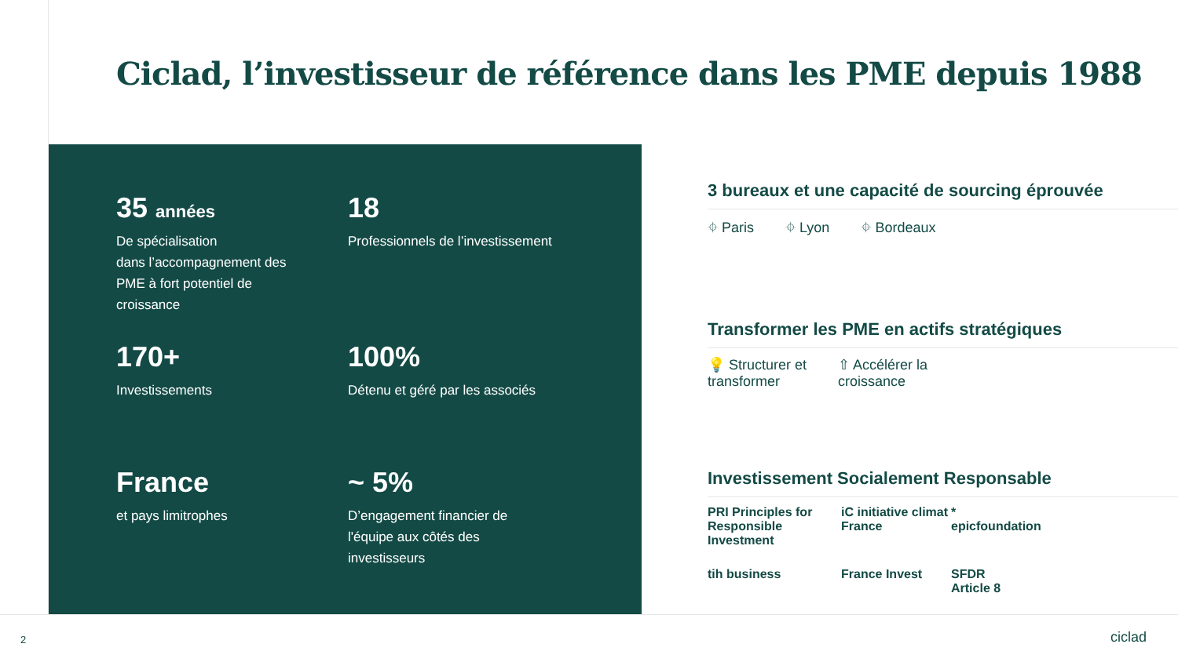Ciclad, l’investisseur de référence dans les PME depuis 1988
35 années
De spécialisation
dans l’accompagnement des
PME à fort potentiel de
croissance
18
Professionnels de l’investissement
170+
Investissements
100%
Détenu et géré par les associés
France
et pays limitrophes
~ 5%
D’engagement financier de
l'équipe aux côtés des
investisseurs
3 bureaux et une capacité de sourcing éprouvée
⌖ Paris ⌖ Lyon ⌖ Bordeaux
Transformer les PME en actifs stratégiques
💡 Structurer et
transformer ⇧ Accélérer la
croissance
Investissement Socialement Responsable
PRI Principles for Responsible Investment iC initiative climat France * epicfoundation tih business France Invest SFDR
Article 8
2 ciclad